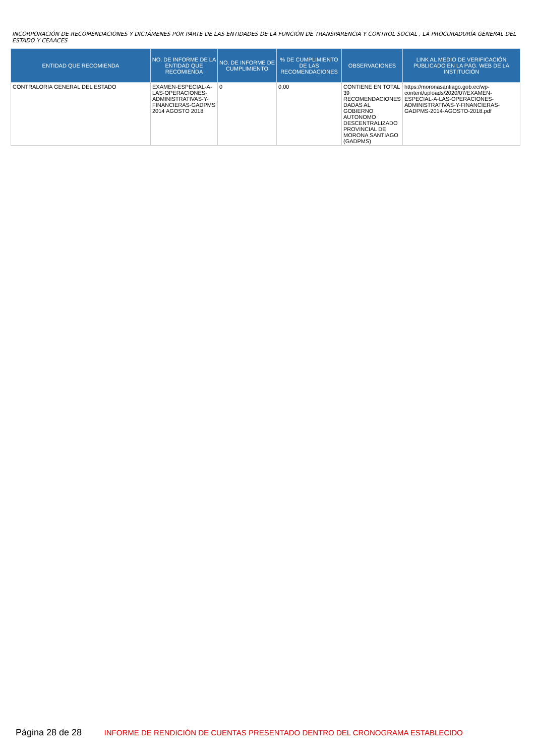INCORPORACIÓN DE RECOMENDACIONES Y DICTÁMENES POR PARTE DE LAS ENTIDADES DE LA FUNCIÓN DE TRANSPARENCIA Y CONTROL SOCIAL , LA PROCURADURÍA GENERAL DEL ESTADO Y CEAACES
| ENTIDAD QUE RECOMIENDA | NO. DE INFORME DE LA ENTIDAD QUE RECOMIENDA | NO. DE INFORME DE CUMPLIMIENTO | % DE CUMPLIMIENTO DE LAS RECOMENDACIONES | OBSERVACIONES | LINK AL MEDIO DE VERIFICACIÓN PUBLICADO EN LA PÁG. WEB DE LA INSTITUCIÓN |
| --- | --- | --- | --- | --- | --- |
| CONTRALORIA GENERAL DEL ESTADO | EXAMEN-ESPECIAL-A-LAS-OPERACIONES-ADMINISTRATIVAS-Y-FINANCIERAS-GADPMS 2014 AGOSTO 2018 | 0 | 0,00 | CONTIENE EN TOTAL 39 RECOMENDACIONES DADAS AL GOBIERNO AUTONOMO DESCENTRALIZADO PROVINCIAL DE MORONA SANTIAGO (GADPMS) | https://moronasantiago.gob.ec/wp-content/uploads/2020/07/EXAMEN-ESPECIAL-A-LAS-OPERACIONES-ADMINISTRATIVAS-Y-FINANCIERAS-GADPMS-2014-AGOSTO-2018.pdf |
Página 28 de 28 INFORME DE RENDICIÓN DE CUENTAS PRESENTADO DENTRO DEL CRONOGRAMA ESTABLECIDO